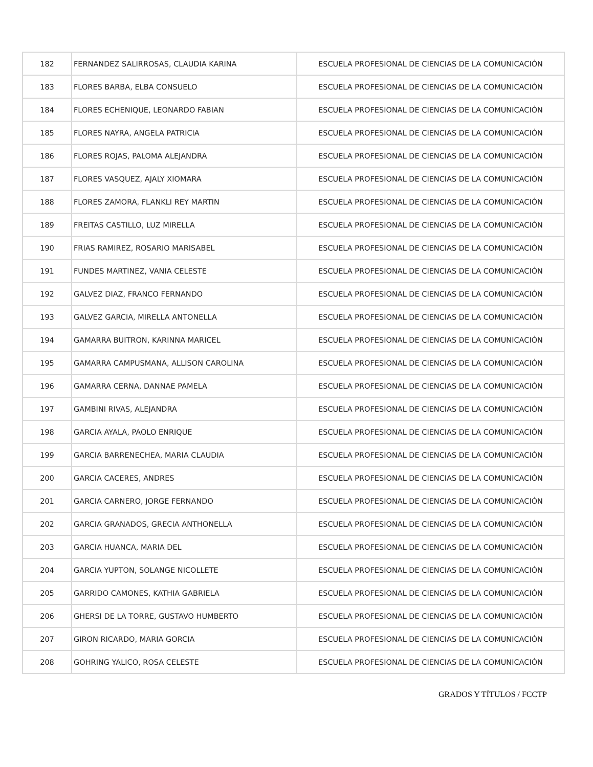| 182 | FERNANDEZ SALIRROSAS, CLAUDIA KARINA | ESCUELA PROFESIONAL DE CIENCIAS DE LA COMUNICACIÓN |
| 183 | FLORES BARBA, ELBA CONSUELO | ESCUELA PROFESIONAL DE CIENCIAS DE LA COMUNICACIÓN |
| 184 | FLORES ECHENIQUE, LEONARDO FABIAN | ESCUELA PROFESIONAL DE CIENCIAS DE LA COMUNICACIÓN |
| 185 | FLORES NAYRA, ANGELA PATRICIA | ESCUELA PROFESIONAL DE CIENCIAS DE LA COMUNICACIÓN |
| 186 | FLORES ROJAS, PALOMA ALEJANDRA | ESCUELA PROFESIONAL DE CIENCIAS DE LA COMUNICACIÓN |
| 187 | FLORES VASQUEZ, AJALY XIOMARA | ESCUELA PROFESIONAL DE CIENCIAS DE LA COMUNICACIÓN |
| 188 | FLORES ZAMORA, FLANKLI REY MARTIN | ESCUELA PROFESIONAL DE CIENCIAS DE LA COMUNICACIÓN |
| 189 | FREITAS CASTILLO, LUZ MIRELLA | ESCUELA PROFESIONAL DE CIENCIAS DE LA COMUNICACIÓN |
| 190 | FRIAS RAMIREZ, ROSARIO MARISABEL | ESCUELA PROFESIONAL DE CIENCIAS DE LA COMUNICACIÓN |
| 191 | FUNDES MARTINEZ, VANIA CELESTE | ESCUELA PROFESIONAL DE CIENCIAS DE LA COMUNICACIÓN |
| 192 | GALVEZ DIAZ, FRANCO FERNANDO | ESCUELA PROFESIONAL DE CIENCIAS DE LA COMUNICACIÓN |
| 193 | GALVEZ GARCIA, MIRELLA ANTONELLA | ESCUELA PROFESIONAL DE CIENCIAS DE LA COMUNICACIÓN |
| 194 | GAMARRA BUITRON, KARINNA MARICEL | ESCUELA PROFESIONAL DE CIENCIAS DE LA COMUNICACIÓN |
| 195 | GAMARRA CAMPUSMANA, ALLISON CAROLINA | ESCUELA PROFESIONAL DE CIENCIAS DE LA COMUNICACIÓN |
| 196 | GAMARRA CERNA, DANNAE PAMELA | ESCUELA PROFESIONAL DE CIENCIAS DE LA COMUNICACIÓN |
| 197 | GAMBINI RIVAS, ALEJANDRA | ESCUELA PROFESIONAL DE CIENCIAS DE LA COMUNICACIÓN |
| 198 | GARCIA AYALA, PAOLO ENRIQUE | ESCUELA PROFESIONAL DE CIENCIAS DE LA COMUNICACIÓN |
| 199 | GARCIA BARRENECHEA, MARIA CLAUDIA | ESCUELA PROFESIONAL DE CIENCIAS DE LA COMUNICACIÓN |
| 200 | GARCIA CACERES, ANDRES | ESCUELA PROFESIONAL DE CIENCIAS DE LA COMUNICACIÓN |
| 201 | GARCIA CARNERO, JORGE FERNANDO | ESCUELA PROFESIONAL DE CIENCIAS DE LA COMUNICACIÓN |
| 202 | GARCIA GRANADOS, GRECIA ANTHONELLA | ESCUELA PROFESIONAL DE CIENCIAS DE LA COMUNICACIÓN |
| 203 | GARCIA HUANCA, MARIA DEL | ESCUELA PROFESIONAL DE CIENCIAS DE LA COMUNICACIÓN |
| 204 | GARCIA YUPTON, SOLANGE NICOLLETE | ESCUELA PROFESIONAL DE CIENCIAS DE LA COMUNICACIÓN |
| 205 | GARRIDO CAMONES, KATHIA GABRIELA | ESCUELA PROFESIONAL DE CIENCIAS DE LA COMUNICACIÓN |
| 206 | GHERSI DE LA TORRE, GUSTAVO HUMBERTO | ESCUELA PROFESIONAL DE CIENCIAS DE LA COMUNICACIÓN |
| 207 | GIRON RICARDO, MARIA GORCIA | ESCUELA PROFESIONAL DE CIENCIAS DE LA COMUNICACIÓN |
| 208 | GOHRING YALICO, ROSA CELESTE | ESCUELA PROFESIONAL DE CIENCIAS DE LA COMUNICACIÓN |
GRADOS Y TÍTULOS / FCCTP